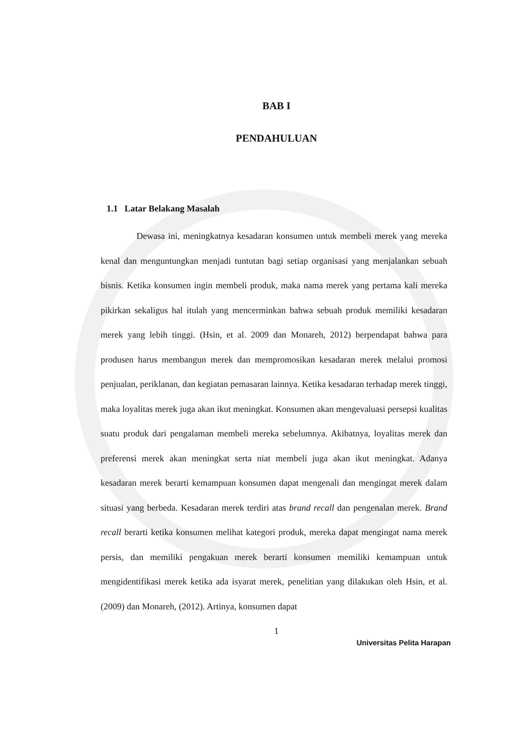BAB I
PENDAHULUAN
1.1 Latar Belakang Masalah
Dewasa ini, meningkatnya kesadaran konsumen untuk membeli merek yang mereka kenal dan menguntungkan menjadi tuntutan bagi setiap organisasi yang menjalankan sebuah bisnis. Ketika konsumen ingin membeli produk, maka nama merek yang pertama kali mereka pikirkan sekaligus hal itulah yang mencerminkan bahwa sebuah produk memiliki kesadaran merek yang lebih tinggi. (Hsin, et al. 2009 dan Monareh, 2012) berpendapat bahwa para produsen harus membangun merek dan mempromosikan kesadaran merek melalui promosi penjualan, periklanan, dan kegiatan pemasaran lainnya. Ketika kesadaran terhadap merek tinggi, maka loyalitas merek juga akan ikut meningkat. Konsumen akan mengevaluasi persepsi kualitas suatu produk dari pengalaman membeli mereka sebelumnya. Akibatnya, loyalitas merek dan preferensi merek akan meningkat serta niat membeli juga akan ikut meningkat. Adanya kesadaran merek berarti kemampuan konsumen dapat mengenali dan mengingat merek dalam situasi yang berbeda. Kesadaran merek terdiri atas brand recall dan pengenalan merek. Brand recall berarti ketika konsumen melihat kategori produk, mereka dapat mengingat nama merek persis, dan memiliki pengakuan merek berarti konsumen memiliki kemampuan untuk mengidentifikasi merek ketika ada isyarat merek, penelitian yang dilakukan oleh Hsin, et al. (2009) dan Monareh, (2012). Artinya, konsumen dapat
1
Universitas Pelita Harapan